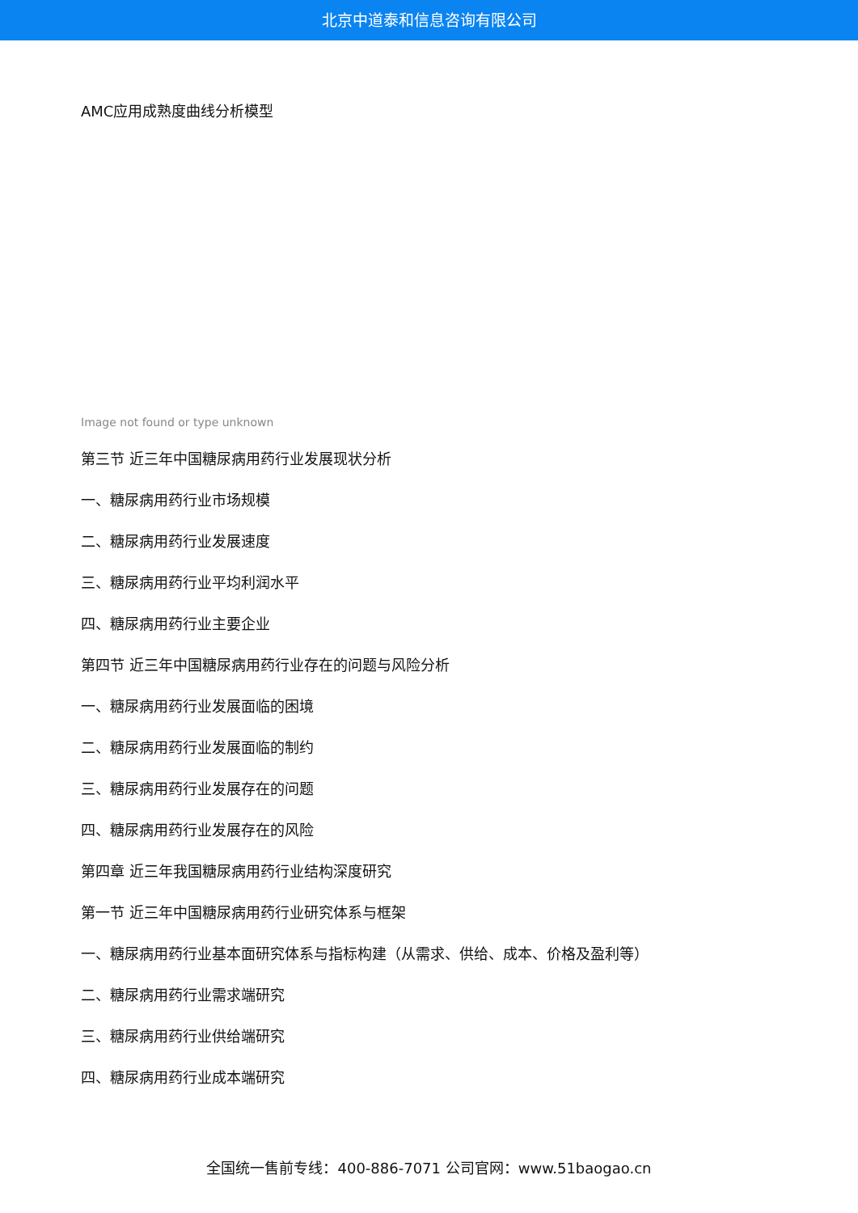北京中道泰和信息咨询有限公司
AMC应用成熟度曲线分析模型
Image not found or type unknown
第三节 近三年中国糖尿病用药行业发展现状分析
一、糖尿病用药行业市场规模
二、糖尿病用药行业发展速度
三、糖尿病用药行业平均利润水平
四、糖尿病用药行业主要企业
第四节 近三年中国糖尿病用药行业存在的问题与风险分析
一、糖尿病用药行业发展面临的困境
二、糖尿病用药行业发展面临的制约
三、糖尿病用药行业发展存在的问题
四、糖尿病用药行业发展存在的风险
第四章 近三年我国糖尿病用药行业结构深度研究
第一节 近三年中国糖尿病用药行业研究体系与框架
一、糖尿病用药行业基本面研究体系与指标构建（从需求、供给、成本、价格及盈利等）
二、糖尿病用药行业需求端研究
三、糖尿病用药行业供给端研究
四、糖尿病用药行业成本端研究
全国统一售前专线：400-886-7071 公司官网：www.51baogao.cn